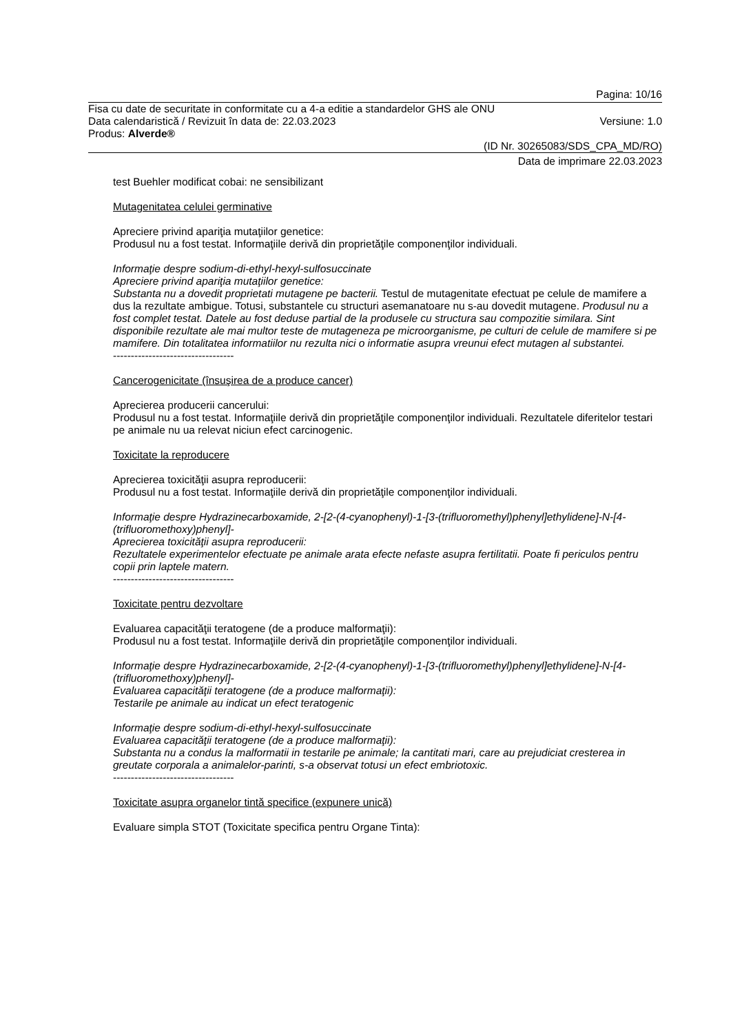Pagina: 10/16
Fisa cu date de securitate in conformitate cu a 4-a editie a standardelor GHS ale ONU
Data calendaristică / Revizuit în data de: 22.03.2023 Versiune: 1.0
Produs: Alverde®
(ID Nr. 30265083/SDS_CPA_MD/RO)
Data de imprimare 22.03.2023
test Buehler modificat cobai: ne sensibilizant
Mutagenitatea celulei germinative
Apreciere privind apariţia mutaţiilor genetice:
Produsul nu a fost testat. Informaţiile derivă din proprietăţile componenţilor individuali.
Informaţie despre sodium-di-ethyl-hexyl-sulfosuccinate
Apreciere privind apariţia mutaţiilor genetice:
Substanta nu a dovedit proprietati mutagene pe bacterii. Testul de mutagenitate efectuat pe celule de mamifere a dus la rezultate ambigue. Totusi, substantele cu structuri asemanatoare nu s-au dovedit mutagene. Produsul nu a fost complet testat. Datele au fost deduse partial de la produsele cu structura sau compozitie similara. Sint disponibile rezultate ale mai multor teste de mutageneza pe microorganisme, pe culturi de celule de mamifere si pe mamifere. Din totalitatea informatiilor nu rezulta nici o informatie asupra vreunui efect mutagen al substantei.
----------------------------------
Cancerogenicitate (însuşirea de a produce cancer)
Aprecierea producerii cancerului:
Produsul nu a fost testat. Informaţiile derivă din proprietăţile componenţilor individuali. Rezultatele diferitelor testari pe animale nu ua relevat niciun efect carcinogenic.
Toxicitate la reproducere
Aprecierea toxicităţii asupra reproducerii:
Produsul nu a fost testat. Informaţiile derivă din proprietăţile componenţilor individuali.
Informaţie despre Hydrazinecarboxamide, 2-[2-(4-cyanophenyl)-1-[3-(trifluoromethyl)phenyl]ethylidene]-N-[4-(trifluoromethoxy)phenyl]-
Aprecierea toxicităţii asupra reproducerii:
Rezultatele experimentelor efectuate pe animale arata efecte nefaste asupra fertilitatii. Poate fi periculos pentru copii prin laptele matern.
----------------------------------
Toxicitate pentru dezvoltare
Evaluarea capacităţii teratogene (de a produce malformaţii):
Produsul nu a fost testat. Informaţiile derivă din proprietăţile componenţilor individuali.
Informaţie despre Hydrazinecarboxamide, 2-[2-(4-cyanophenyl)-1-[3-(trifluoromethyl)phenyl]ethylidene]-N-[4-(trifluoromethoxy)phenyl]-
Evaluarea capacităţii teratogene (de a produce malformaţii):
Testarile pe animale au indicat un efect teratogenic
Informaţie despre sodium-di-ethyl-hexyl-sulfosuccinate
Evaluarea capacităţii teratogene (de a produce malformaţii):
Substanta nu a condus la malformatii in testarile pe animale; la cantitati mari, care au prejudiciat cresterea in greutate corporala a animalelor-parinti, s-a observat totusi un efect embriotoxic.
----------------------------------
Toxicitate asupra organelor tintă specifice (expunere unică)
Evaluare simpla STOT (Toxicitate specifica pentru Organe Tinta):